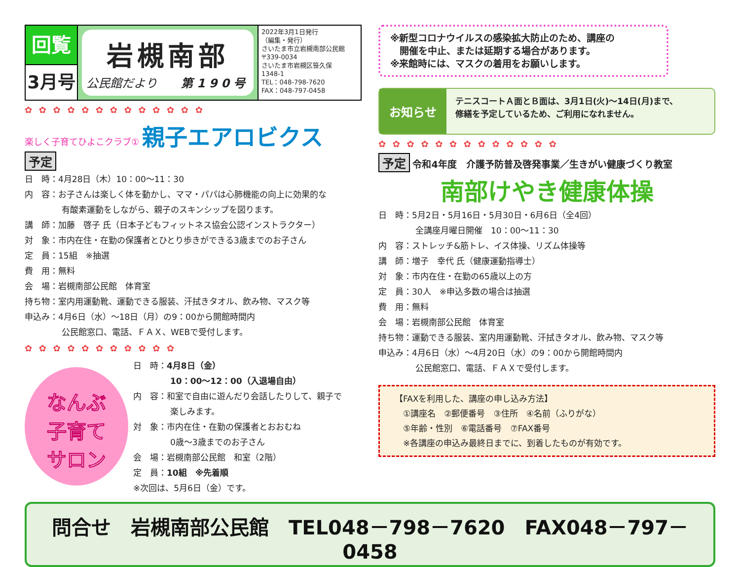回覧
3月号
岩槻南部
公民館だより　　第190号
2022年3月1日発行
（編集・発行）
さいたま市立岩槻南部公民館
〒339-0034
さいたま市岩槻区笹久保
1348-1
TEL：048-798-7620
FAX：048-797-0458
✿ ✿ ✿ ✿ ✿ ✿ ✿ ✿ ✿ ✿ ✿ ✿ ✿
楽しく子育てひよこクラブ① 親子エアロビクス
予定
日　時：4月28日（木）10：00～11：30
内　容：お子さんは楽しく体を動かし、ママ・パパは心肺機能の向上に効果的な
有酸素運動をしながら、親子のスキンシップを図ります。
講　師：加藤　啓子 氏（日本子どもフィットネス協会公認インストラクター）
対　象：市内在住・在勤の保護者とひとり歩きができる3歳までのお子さん
定　員：15組　※抽選
費　用：無料
会　場：岩槻南部公民館　体育室
持ち物：室内用運動靴、運動できる服装、汗拭きタオル、飲み物、マスク等
申込み：4月6日（水）～18日（月）の9：00から開館時間内
公民館窓口、電話、ＦＡＸ、WEBで受付します。
✿ ✿ ✿ ✿ ✿ ✿ ✿ ✿ ✿ ✿ ✿
なんぶ
子育て
サロン
日　時：4月8日（金）
10：00～12：00（入退場自由）
内　容：和室で自由に遊んだり会話したりして、親子で
楽しみます。
対　象：市内在住・在勤の保護者とおおむね
0歳～3歳までのお子さん
会　場：岩槻南部公民館　和室（2階）
定　員：10組　※先着順
※次回は、5月6日（金）です。
※新型コロナウイルスの感染拡大防止のため、講座の
　開催を中止、または延期する場合があります。
※来館時には、マスクの着用をお願いします。
お知らせ
テニスコートＡ面とＢ面は、3月1日(火)～14日(月)まで、
修繕を予定しているため、ご利用になれません。
✿ ✿ ✿ ✿ ✿ ✿ ✿ ✿ ✿ ✿ ✿ ✿ ✿
予定 令和4年度　介護予防普及啓発事業／生きがい健康づくり教室
南部けやき健康体操
日　時：5月2日・5月16日・5月30日・6月6日（全4回）
全講座月曜日開催　10：00～11：30
内　容：ストレッチ&筋トレ、イス体操、リズム体操等
講　師：増子　幸代 氏（健康運動指導士）
対　象：市内在住・在勤の65歳以上の方
定　員：30人　※申込多数の場合は抽選
費　用：無料
会　場：岩槻南部公民館　体育室
持ち物：運動できる服装、室内用運動靴、汗拭きタオル、飲み物、マスク等
申込み：4月6日（水）～4月20日（水）の9：00から開館時間内
公民館窓口、電話、ＦＡＸで受付します。
【FAXを利用した、講座の申し込み方法】
　①講座名　②郵便番号　③住所　④名前（ふりがな）
　⑤年齢・性別　⑥電話番号　⑦FAX番号
　※各講座の申込み最終日までに、到着したものが有効です。
問合せ　岩槻南部公民館　TEL048－798－7620　FAX048－797－0458